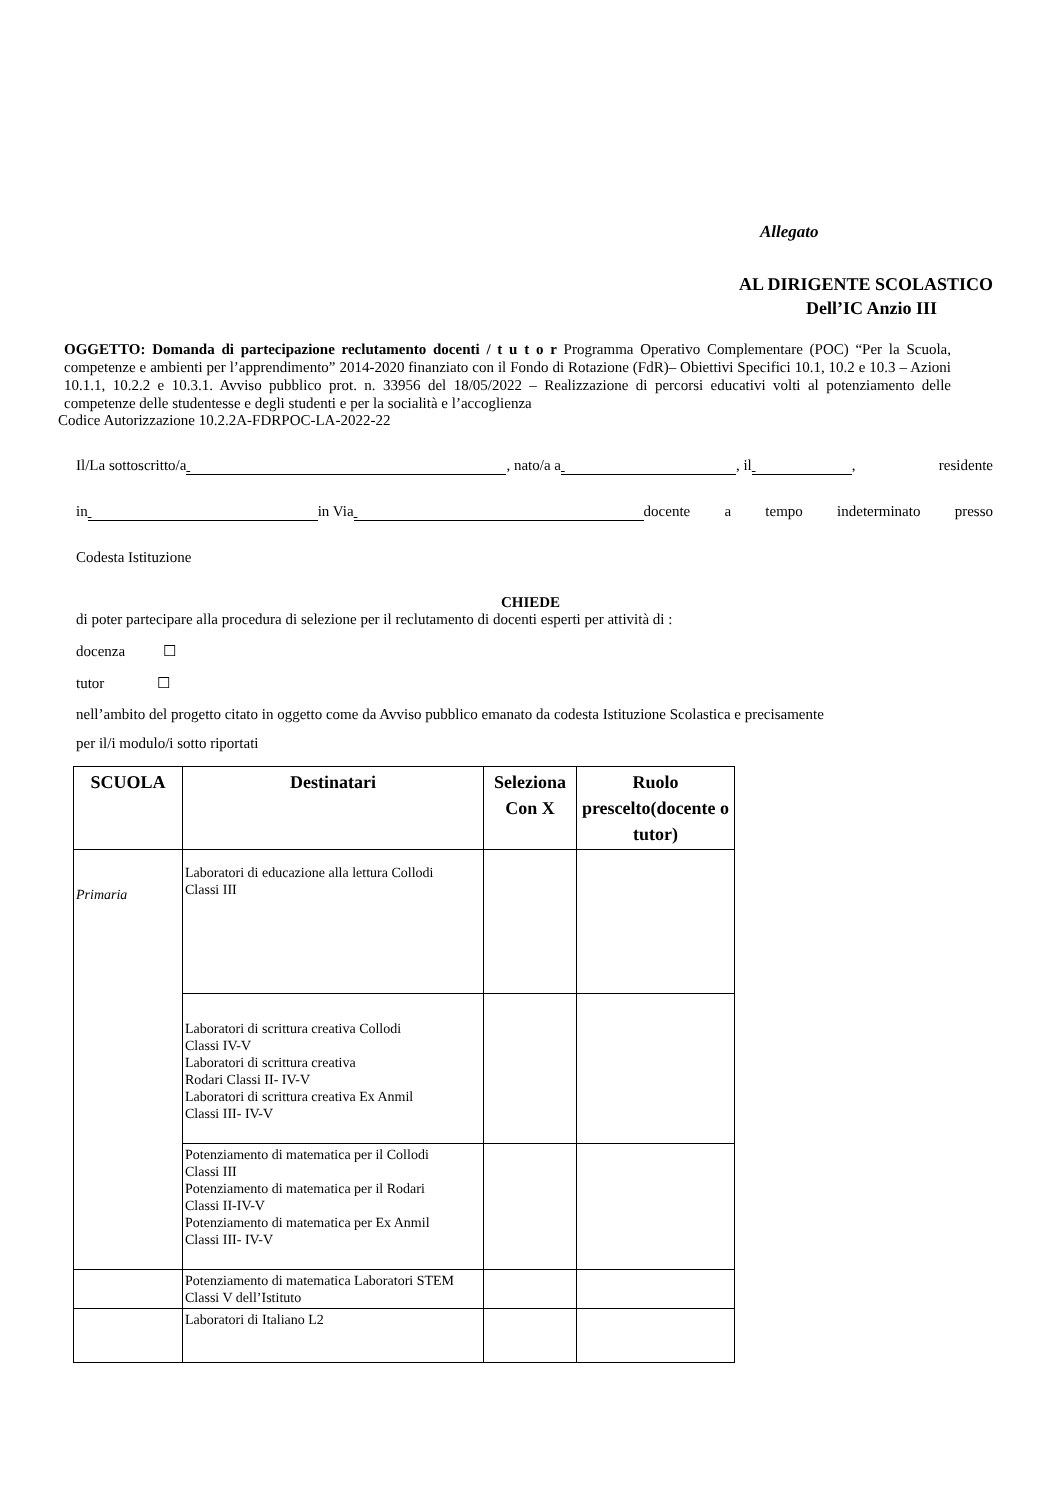Allegato
AL DIRIGENTE SCOLASTICO
Dell’IC Anzio III
OGGETTO: Domanda di partecipazione reclutamento docenti / t u t o r Programma Operativo Complementare (POC) “Per la Scuola, competenze e ambienti per l’apprendimento” 2014-2020 finanziato con il Fondo di Rotazione (FdR)– Obiettivi Specifici 10.1, 10.2 e 10.3 – Azioni 10.1.1, 10.2.2 e 10.3.1. Avviso pubblico prot. n. 33956 del 18/05/2022 – Realizzazione di percorsi educativi volti al potenziamento delle competenze delle studentesse e degli studenti e per la socialità e l’accoglienza
Codice Autorizzazione 10.2.2A-FDRPOC-LA-2022-22
Il/La sottoscritto/a , nato/a a , il , residente
in in Via docente a tempo indeterminato presso
Codesta Istituzione
CHIEDE
di poter partecipare alla procedura di selezione per il reclutamento di docenti esperti per attività di :
docenza ☐
tutor ☐
nell’ambito del progetto citato in oggetto come da Avviso pubblico emanato da codesta Istituzione Scolastica e precisamente
per il/i modulo/i sotto riportati
| SCUOLA | Destinatari | Seleziona Con X | Ruolo prescelto(docente o tutor) |
| --- | --- | --- | --- |
| Primaria | Laboratori di educazione alla lettura Collodi Classi III | | |
| | Laboratori di scrittura creativa Collodi Classi IV-V Laboratori di scrittura creativa Rodari Classi II- IV-V Laboratori di scrittura creativa Ex Anmil Classi III- IV-V | | |
| | Potenziamento di matematica per il Collodi Classi III Potenziamento di matematica per il Rodari Classi II-IV-V Potenziamento di matematica per Ex Anmil Classi III- IV-V | | |
| | Potenziamento di matematica Laboratori STEM Classi V dell’Istituto | | |
| | Laboratori di Italiano L2 | | |